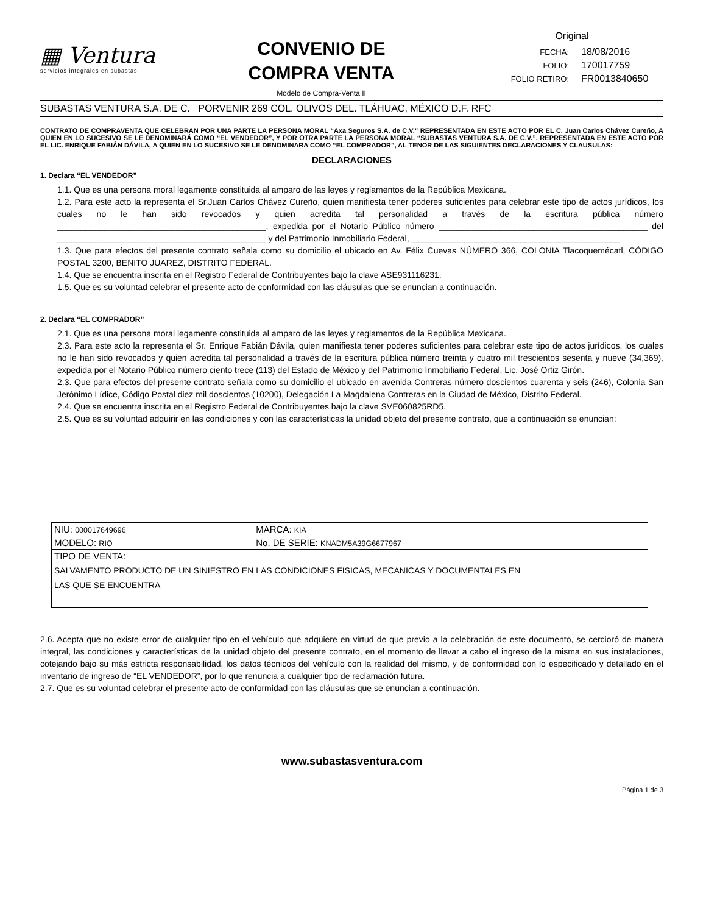▦ Ventura
servicios integrales en subastas
CONVENIO DE COMPRA VENTA
Modelo de Compra-Venta II
Original
| FECHA: | 18/08/2016 |
| FOLIO: | 170017759 |
| FOLIO RETIRO: | FR0013840650 |
SUBASTAS VENTURA S.A. DE C. PORVENIR 269 COL. OLIVOS DEL. TLÁHUAC, MÉXICO D.F. RFC
CONTRATO DE COMPRAVENTA QUE CELEBRAN POR UNA PARTE LA PERSONA MORAL “Axa Seguros S.A. de C.V.” REPRESENTADA EN ESTE ACTO POR EL C. Juan Carlos Chávez Cureño, A QUIEN EN LO SUCESIVO SE LE DENOMINARÁ COMO “EL VENDEDOR”, Y POR OTRA PARTE LA PERSONA MORAL “SUBASTAS VENTURA S.A. DE C.V.”, REPRESENTADA EN ESTE ACTO POR EL LIC. ENRIQUE FABIÁN DÁVILA, A QUIEN EN LO SUCESIVO SE LE DENOMINARA COMO “EL COMPRADOR”, AL TENOR DE LAS SIGUIENTES DECLARACIONES Y CLAUSULAS:
DECLARACIONES
1. Declara “EL VENDEDOR”
1.1. Que es una persona moral legamente constituida al amparo de las leyes y reglamentos de la República Mexicana.
1.2. Para este acto la representa el Sr.Juan Carlos Chávez Cureño, quien manifiesta tener poderes suficientes para celebrar este tipo de actos jurídicos, los cuales no le han sido revocados y quien acredita tal personalidad a través de la escritura pública número ____________________________________________, expedida por el Notario Público número ____________________________________________ del ____________________________________________ y del Patrimonio Inmobiliario Federal, ____________________________________________
1.3. Que para efectos del presente contrato señala como su domicilio el ubicado en Av. Félix Cuevas NÚMERO 366, COLONIA Tlacoquemécatl, CÓDIGO POSTAL 3200, BENITO JUAREZ, DISTRITO FEDERAL.
1.4. Que se encuentra inscrita en el Registro Federal de Contribuyentes bajo la clave ASE931116231.
1.5. Que es su voluntad celebrar el presente acto de conformidad con las cláusulas que se enuncian a continuación.
2. Declara “EL COMPRADOR”
2.1. Que es una persona moral legamente constituida al amparo de las leyes y reglamentos de la República Mexicana.
2.3. Para este acto la representa el Sr. Enrique Fabián Dávila, quien manifiesta tener poderes suficientes para celebrar este tipo de actos jurídicos, los cuales no le han sido revocados y quien acredita tal personalidad a través de la escritura pública número treinta y cuatro mil trescientos sesenta y nueve (34,369), expedida por el Notario Público número ciento trece (113) del Estado de México y del Patrimonio Inmobiliario Federal, Lic. José Ortiz Girón.
2.3. Que para efectos del presente contrato señala como su domicilio el ubicado en avenida Contreras número doscientos cuarenta y seis (246), Colonia San Jerónimo Lídice, Código Postal diez mil doscientos (10200), Delegación La Magdalena Contreras en la Ciudad de México, Distrito Federal.
2.4. Que se encuentra inscrita en el Registro Federal de Contribuyentes bajo la clave SVE060825RD5.
2.5. Que es su voluntad adquirir en las condiciones y con las características la unidad objeto del presente contrato, que a continuación se enuncian:
| NIU: 000017649696 | MARCA: KIA |
| MODELO: RIO | No. DE SERIE: KNADM5A39G6677967 |
| TIPO DE VENTA: SALVAMENTO PRODUCTO DE UN SINIESTRO EN LAS CONDICIONES FISICAS, MECANICAS Y DOCUMENTALES EN LAS QUE SE ENCUENTRA | |
2.6. Acepta que no existe error de cualquier tipo en el vehículo que adquiere en virtud de que previo a la celebración de este documento, se cercioró de manera integral, las condiciones y características de la unidad objeto del presente contrato, en el momento de llevar a cabo el ingreso de la misma en sus instalaciones, cotejando bajo su más estricta responsabilidad, los datos técnicos del vehículo con la realidad del mismo, y de conformidad con lo especificado y detallado en el inventario de ingreso de “EL VENDEDOR”, por lo que renuncia a cualquier tipo de reclamación futura.
2.7. Que es su voluntad celebrar el presente acto de conformidad con las cláusulas que se enuncian a continuación.
www.subastasventura.com
Página 1 de 3